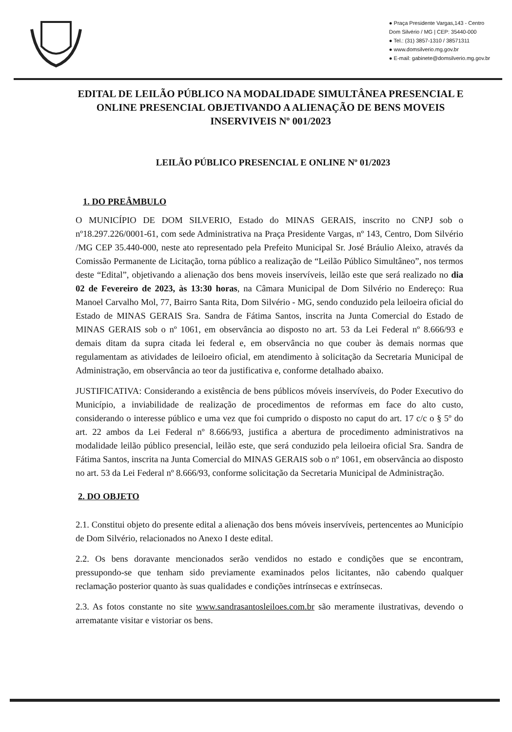● Praça Presidente Vargas,143 - Centro
Dom Silvério / MG | CEP: 35440-000
● Tel.: (31) 3857-1310 / 38571311
● www.domsilverio.mg.gov.br
● E-mail: gabinete@domsilverio.mg.gov.br
EDITAL DE LEILÃO PÚBLICO NA MODALIDADE SIMULTÂNEA PRESENCIAL E ONLINE PRESENCIAL OBJETIVANDO A ALIENAÇÃO DE BENS MOVEIS INSERVIVEIS Nº 001/2023
LEILÃO PÚBLICO PRESENCIAL E ONLINE Nº 01/2023
1. DO PREÂMBULO
O MUNICÍPIO DE DOM SILVERIO, Estado do MINAS GERAIS, inscrito no CNPJ sob o nº18.297.226/0001-61, com sede Administrativa na Praça Presidente Vargas, nº 143, Centro, Dom Silvério /MG CEP 35.440-000, neste ato representado pela Prefeito Municipal Sr. José Bráulio Aleixo, através da Comissão Permanente de Licitação, torna público a realização de “Leilão Público Simultâneo”, nos termos deste “Edital”, objetivando a alienação dos bens moveis inservíveis, leilão este que será realizado no dia 02 de Fevereiro de 2023, às 13:30 horas, na Câmara Municipal de Dom Silvério no Endereço: Rua Manoel Carvalho Mol, 77, Bairro Santa Rita, Dom Silvério - MG, sendo conduzido pela leiloeira oficial do Estado de MINAS GERAIS Sra. Sandra de Fátima Santos, inscrita na Junta Comercial do Estado de MINAS GERAIS sob o nº 1061, em observância ao disposto no art. 53 da Lei Federal nº 8.666/93 e demais ditam da supra citada lei federal e, em observância no que couber às demais normas que regulamentam as atividades de leiloeiro oficial, em atendimento à solicitação da Secretaria Municipal de Administração, em observância ao teor da justificativa e, conforme detalhado abaixo.
JUSTIFICATIVA: Considerando a existência de bens públicos móveis inservíveis, do Poder Executivo do Município, a inviabilidade de realização de procedimentos de reformas em face do alto custo, considerando o interesse público e uma vez que foi cumprido o disposto no caput do art. 17 c/c o § 5º do art. 22 ambos da Lei Federal nº 8.666/93, justifica a abertura de procedimento administrativos na modalidade leilão público presencial, leilão este, que será conduzido pela leiloeira oficial Sra. Sandra de Fátima Santos, inscrita na Junta Comercial do MINAS GERAIS sob o nº 1061, em observância ao disposto no art. 53 da Lei Federal nº 8.666/93, conforme solicitação da Secretaria Municipal de Administração.
2. DO OBJETO
2.1. Constitui objeto do presente edital a alienação dos bens móveis inservíveis, pertencentes ao Município de Dom Silvério, relacionados no Anexo I deste edital.
2.2. Os bens doravante mencionados serão vendidos no estado e condições que se encontram, pressupondo-se que tenham sido previamente examinados pelos licitantes, não cabendo qualquer reclamação posterior quanto às suas qualidades e condições intrínsecas e extrínsecas.
2.3. As fotos constante no site www.sandrasantosleiloes.com.br são meramente ilustrativas, devendo o arrematante visitar e vistoriar os bens.